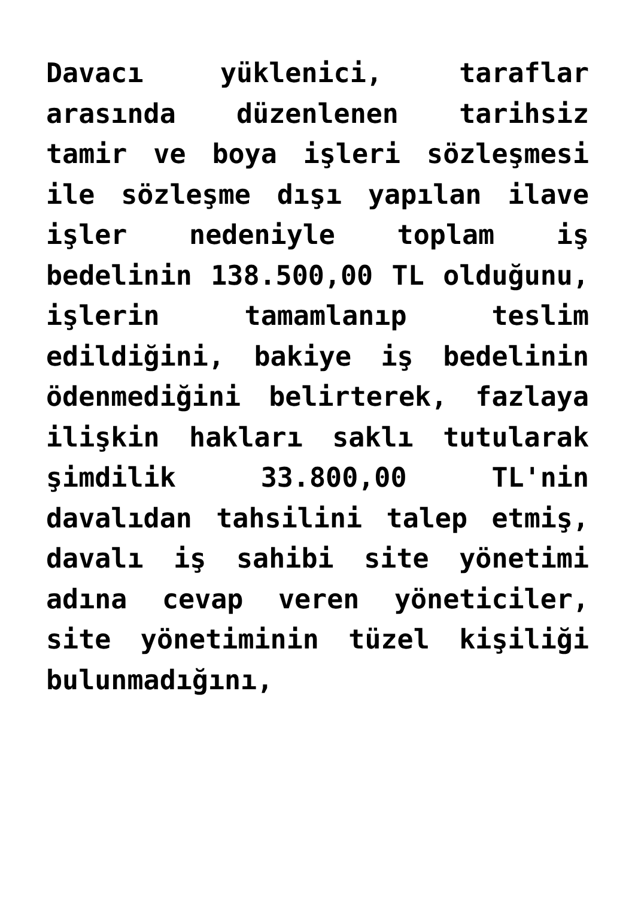Davacı yüklenici, taraflar arasında düzenlenen tarihsiz tamir ve boya işleri sözleşmesi ile sözleşme dışı yapılan ilave işler nedeniyle toplam iş bedelinin 138.500,00 TL olduğunu, işlerin tamamlanıp teslim edildiğini, bakiye iş bedelinin ödenmediğini belirterek, fazlaya ilişkin hakları saklı tutularak şimdilik 33.800,00 TL'nin davalıdan tahsilini talep etmiş, davalı iş sahibi site yönetimi adına cevap veren yöneticiler, site yönetiminin tüzel kişiliği bulunmadığını,